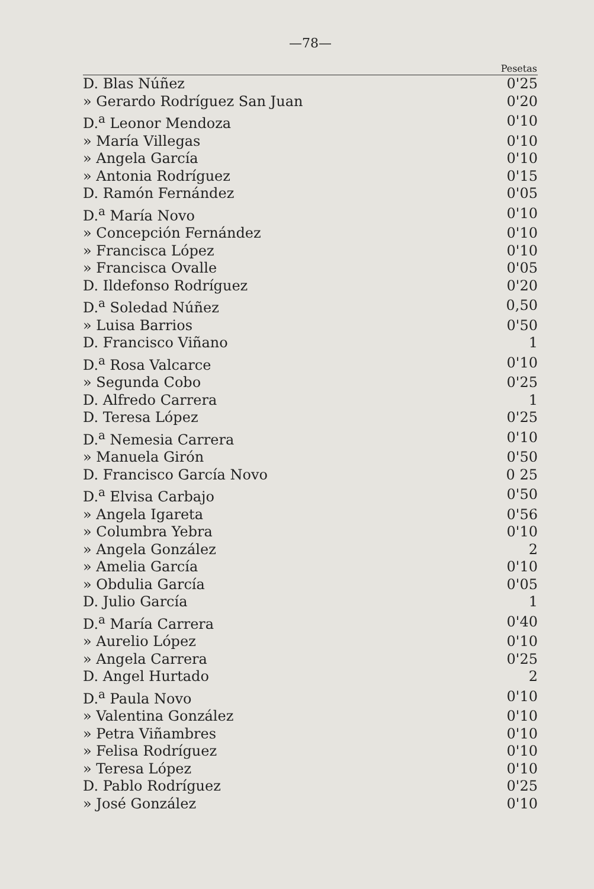—78—
| | Pesetas |
| --- | --- |
| D. Blas Núñez | 0'25 |
| » Gerardo Rodríguez San Juan | 0'20 |
| D.<sup>a</sup> Leonor Mendoza | 0'10 |
| » María Villegas | 0'10 |
| » Angela García | 0'10 |
| » Antonia Rodríguez | 0'15 |
| D. Ramón Fernández | 0'05 |
| D.<sup>a</sup> María Novo | 0'10 |
| » Concepción Fernández | 0'10 |
| » Francisca López | 0'10 |
| » Francisca Ovalle | 0'05 |
| D. Ildefonso Rodríguez | 0'20 |
| D.<sup>a</sup> Soledad Núñez | 0,50 |
| » Luisa Barrios | 0'50 |
| D. Francisco Viñano | 1 |
| D.<sup>a</sup> Rosa Valcarce | 0'10 |
| » Segunda Cobo | 0'25 |
| D. Alfredo Carrera | 1 |
| D. Teresa López | 0'25 |
| D.<sup>a</sup> Nemesia Carrera | 0'10 |
| » Manuela Girón | 0'50 |
| D. Francisco García Novo | 0 25 |
| D.<sup>a</sup> Elvisa Carbajo | 0'50 |
| » Angela Igareta | 0'56 |
| » Columbra Yebra | 0'10 |
| » Angela González | 2 |
| » Amelia García | 0'10 |
| » Obdulia García | 0'05 |
| D. Julio García | 1 |
| D.<sup>a</sup> María Carrera | 0'40 |
| » Aurelio López | 0'10 |
| » Angela Carrera | 0'25 |
| D. Angel Hurtado | 2 |
| D.<sup>a</sup> Paula Novo | 0'10 |
| » Valentina González | 0'10 |
| » Petra Viñambres | 0'10 |
| » Felisa Rodríguez | 0'10 |
| » Teresa López | 0'10 |
| D. Pablo Rodríguez | 0'25 |
| » José González | 0'10 |